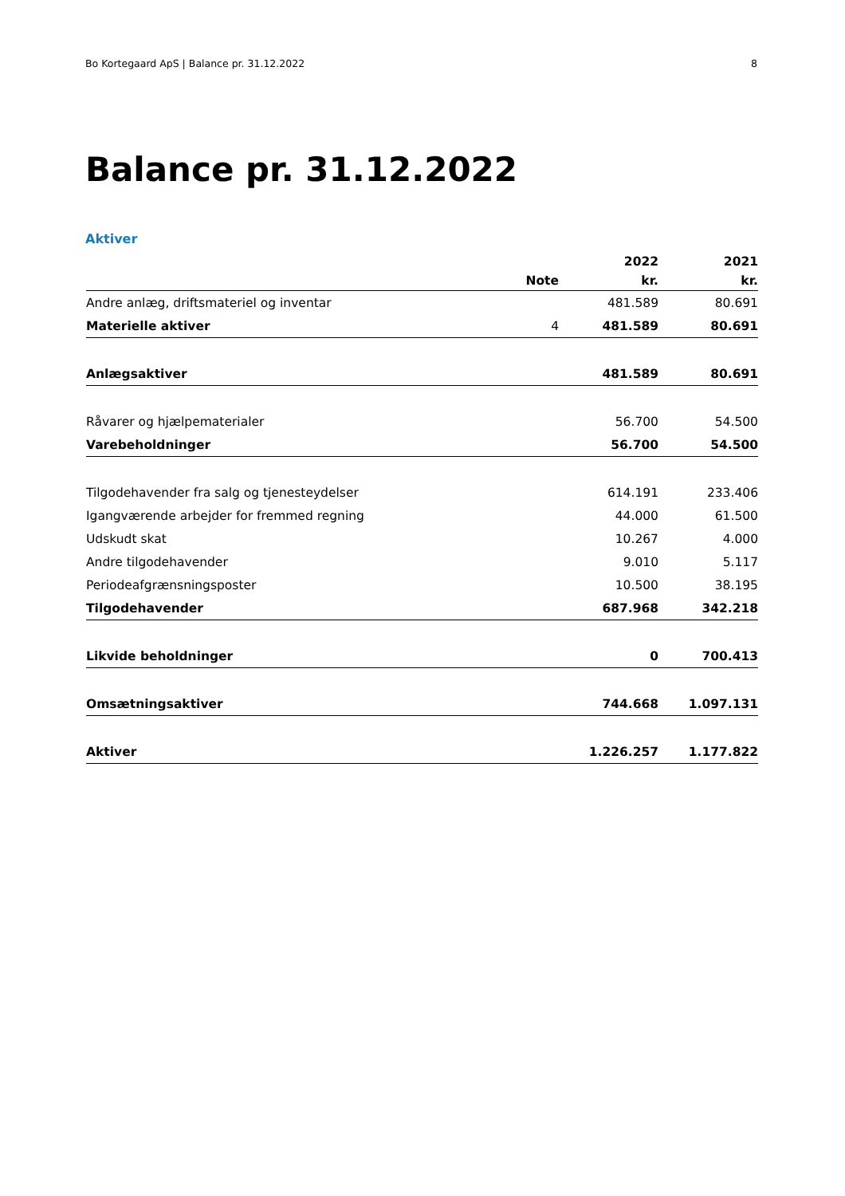Bo Kortegaard ApS | Balance pr. 31.12.2022 8
Balance pr. 31.12.2022
Aktiver
| | | 2022 | 2021 |
| --- | --- | --- | --- |
| | Note | kr. | kr. |
| Andre anlæg, driftsmateriel og inventar | | 481.589 | 80.691 |
| Materielle aktiver | 4 | 481.589 | 80.691 |
| Anlægsaktiver | | 481.589 | 80.691 |
| Råvarer og hjælpematerialer | | 56.700 | 54.500 |
| Varebeholdninger | | 56.700 | 54.500 |
| Tilgodehavender fra salg og tjenesteydelser | | 614.191 | 233.406 |
| Igangværende arbejder for fremmed regning | | 44.000 | 61.500 |
| Udskudt skat | | 10.267 | 4.000 |
| Andre tilgodehavender | | 9.010 | 5.117 |
| Periodeafgrænsningsposter | | 10.500 | 38.195 |
| Tilgodehavender | | 687.968 | 342.218 |
| Likvide beholdninger | | 0 | 700.413 |
| Omsætningsaktiver | | 744.668 | 1.097.131 |
| Aktiver | | 1.226.257 | 1.177.822 |